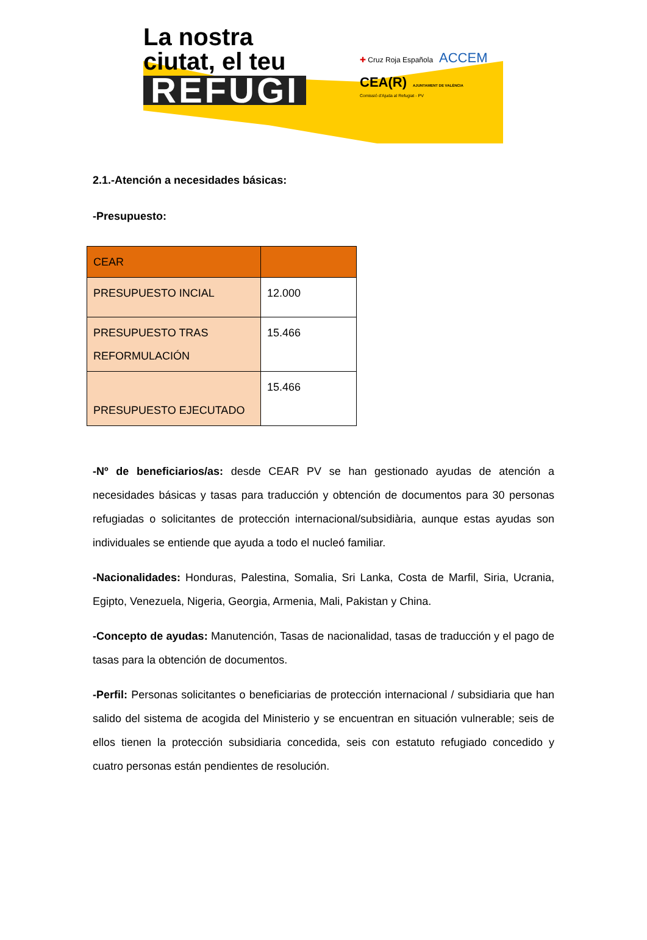La nostra ciutat, el teu
REFUGI
✚ Cruz Roja Española ACCEM
CEA(R) AJUNTAMENT DE VALÈNCIA
Comissió d'Ajuda al Refugiat - PV
2.1.-Atención a necesidades básicas:
-Presupuesto:
| CEAR | |
| PRESUPUESTO INCIAL | 12.000 |
| PRESUPUESTO TRAS REFORMULACIÓN | 15.466 |
| PRESUPUESTO EJECUTADO | 15.466 |
-Nº de beneficiarios/as: desde CEAR PV se han gestionado ayudas de atención a necesidades básicas y tasas para traducción y obtención de documentos para 30 personas refugiadas o solicitantes de protección internacional/subsidiària, aunque estas ayudas son individuales se entiende que ayuda a todo el nucleó familiar.
-Nacionalidades: Honduras, Palestina, Somalia, Sri Lanka, Costa de Marfil, Siria, Ucrania, Egipto, Venezuela, Nigeria, Georgia, Armenia, Mali, Pakistan y China.
-Concepto de ayudas: Manutención, Tasas de nacionalidad, tasas de traducción y el pago de tasas para la obtención de documentos.
-Perfil: Personas solicitantes o beneficiarias de protección internacional / subsidiaria que han salido del sistema de acogida del Ministerio y se encuentran en situación vulnerable; seis de ellos tienen la protección subsidiaria concedida, seis con estatuto refugiado concedido y cuatro personas están pendientes de resolución.